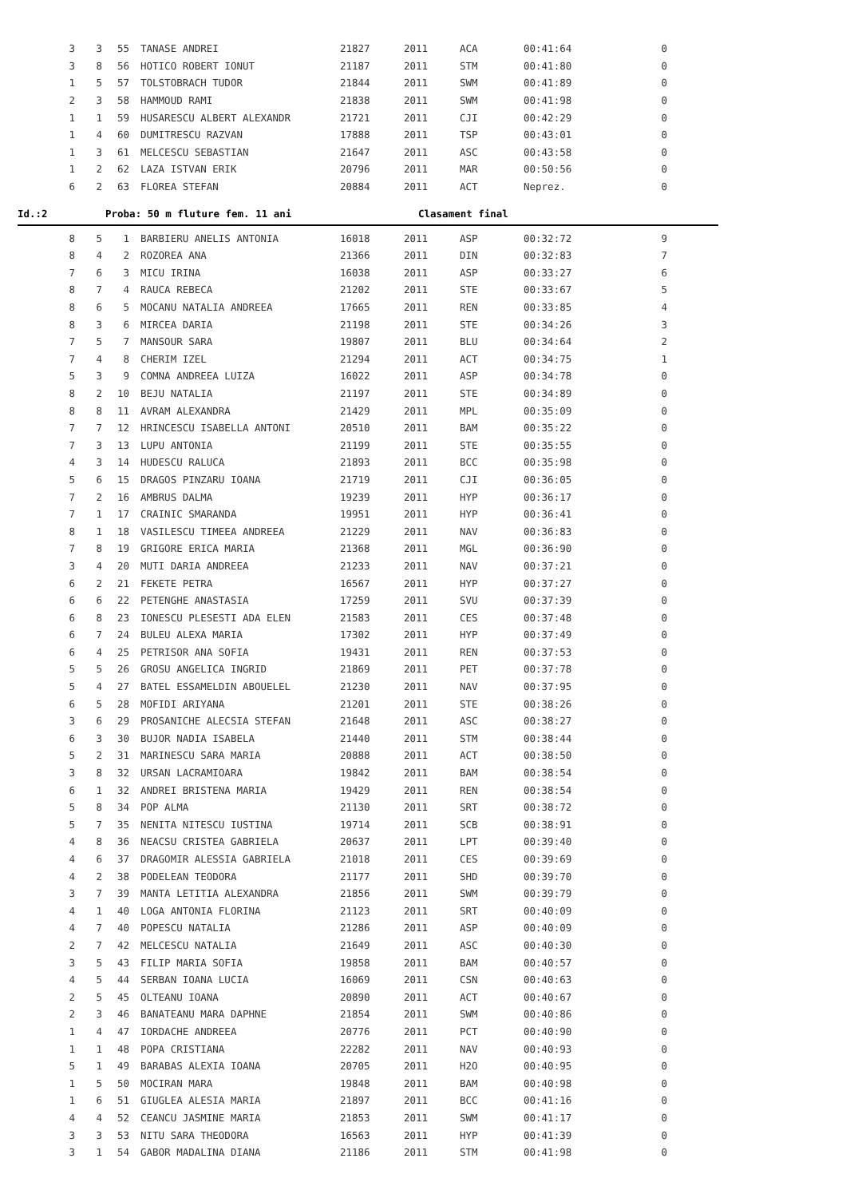| 3 | 3 | 55 | TANASE ANDREI | 21827 | 2011 | ACA | 00:41:64 | 0 |
| 3 | 8 | 56 | HOTICO ROBERT IONUT | 21187 | 2011 | STM | 00:41:80 | 0 |
| 1 | 5 | 57 | TOLSTOBRACH TUDOR | 21844 | 2011 | SWM | 00:41:89 | 0 |
| 2 | 3 | 58 | HAMMOUD RAMI | 21838 | 2011 | SWM | 00:41:98 | 0 |
| 1 | 1 | 59 | HUSARESCU ALBERT ALEXANDR | 21721 | 2011 | CJI | 00:42:29 | 0 |
| 1 | 4 | 60 | DUMITRESCU RAZVAN | 17888 | 2011 | TSP | 00:43:01 | 0 |
| 1 | 3 | 61 | MELCESCU SEBASTIAN | 21647 | 2011 | ASC | 00:43:58 | 0 |
| 1 | 2 | 62 | LAZA ISTVAN ERIK | 20796 | 2011 | MAR | 00:50:56 | 0 |
| 6 | 2 | 63 | FLOREA STEFAN | 20884 | 2011 | ACT | Neprez. | 0 |
Id.:2 Proba: 50 m fluture fem. 11 ani Clasament final
| 8 | 5 | 1 | BARBIERU ANELIS ANTONIA | 16018 | 2011 | ASP | 00:32:72 | 9 |
| 8 | 4 | 2 | ROZOREA ANA | 21366 | 2011 | DIN | 00:32:83 | 7 |
| 7 | 6 | 3 | MICU IRINA | 16038 | 2011 | ASP | 00:33:27 | 6 |
| 8 | 7 | 4 | RAUCA REBECA | 21202 | 2011 | STE | 00:33:67 | 5 |
| 8 | 6 | 5 | MOCANU NATALIA ANDREEA | 17665 | 2011 | REN | 00:33:85 | 4 |
| 8 | 3 | 6 | MIRCEA DARIA | 21198 | 2011 | STE | 00:34:26 | 3 |
| 7 | 5 | 7 | MANSOUR SARA | 19807 | 2011 | BLU | 00:34:64 | 2 |
| 7 | 4 | 8 | CHERIM IZEL | 21294 | 2011 | ACT | 00:34:75 | 1 |
| 5 | 3 | 9 | COMNA ANDREEA LUIZA | 16022 | 2011 | ASP | 00:34:78 | 0 |
| 8 | 2 | 10 | BEJU NATALIA | 21197 | 2011 | STE | 00:34:89 | 0 |
| 8 | 8 | 11 | AVRAM ALEXANDRA | 21429 | 2011 | MPL | 00:35:09 | 0 |
| 7 | 7 | 12 | HRINCESCU ISABELLA ANTONI | 20510 | 2011 | BAM | 00:35:22 | 0 |
| 7 | 3 | 13 | LUPU ANTONIA | 21199 | 2011 | STE | 00:35:55 | 0 |
| 4 | 3 | 14 | HUDESCU RALUCA | 21893 | 2011 | BCC | 00:35:98 | 0 |
| 5 | 6 | 15 | DRAGOS PINZARU IOANA | 21719 | 2011 | CJI | 00:36:05 | 0 |
| 7 | 2 | 16 | AMBRUS DALMA | 19239 | 2011 | HYP | 00:36:17 | 0 |
| 7 | 1 | 17 | CRAINIC SMARANDA | 19951 | 2011 | HYP | 00:36:41 | 0 |
| 8 | 1 | 18 | VASILESCU TIMEEA ANDREEA | 21229 | 2011 | NAV | 00:36:83 | 0 |
| 7 | 8 | 19 | GRIGORE ERICA MARIA | 21368 | 2011 | MGL | 00:36:90 | 0 |
| 3 | 4 | 20 | MUTI DARIA ANDREEA | 21233 | 2011 | NAV | 00:37:21 | 0 |
| 6 | 2 | 21 | FEKETE PETRA | 16567 | 2011 | HYP | 00:37:27 | 0 |
| 6 | 6 | 22 | PETENGHE ANASTASIA | 17259 | 2011 | SVU | 00:37:39 | 0 |
| 6 | 8 | 23 | IONESCU PLESESTI ADA ELEN | 21583 | 2011 | CES | 00:37:48 | 0 |
| 6 | 7 | 24 | BULEU ALEXA MARIA | 17302 | 2011 | HYP | 00:37:49 | 0 |
| 6 | 4 | 25 | PETRISOR ANA SOFIA | 19431 | 2011 | REN | 00:37:53 | 0 |
| 5 | 5 | 26 | GROSU ANGELICA INGRID | 21869 | 2011 | PET | 00:37:78 | 0 |
| 5 | 4 | 27 | BATEL ESSAMELDIN ABOUELEL | 21230 | 2011 | NAV | 00:37:95 | 0 |
| 6 | 5 | 28 | MOFIDI ARIYANA | 21201 | 2011 | STE | 00:38:26 | 0 |
| 3 | 6 | 29 | PROSANICHE ALECSIA STEFAN | 21648 | 2011 | ASC | 00:38:27 | 0 |
| 6 | 3 | 30 | BUJOR NADIA ISABELA | 21440 | 2011 | STM | 00:38:44 | 0 |
| 5 | 2 | 31 | MARINESCU SARA MARIA | 20888 | 2011 | ACT | 00:38:50 | 0 |
| 3 | 8 | 32 | URSAN LACRAMIOARA | 19842 | 2011 | BAM | 00:38:54 | 0 |
| 6 | 1 | 32 | ANDREI BRISTENA MARIA | 19429 | 2011 | REN | 00:38:54 | 0 |
| 5 | 8 | 34 | POP ALMA | 21130 | 2011 | SRT | 00:38:72 | 0 |
| 5 | 7 | 35 | NENITA NITESCU IUSTINA | 19714 | 2011 | SCB | 00:38:91 | 0 |
| 4 | 8 | 36 | NEACSU CRISTEA GABRIELA | 20637 | 2011 | LPT | 00:39:40 | 0 |
| 4 | 6 | 37 | DRAGOMIR ALESSIA GABRIELA | 21018 | 2011 | CES | 00:39:69 | 0 |
| 4 | 2 | 38 | PODELEAN TEODORA | 21177 | 2011 | SHD | 00:39:70 | 0 |
| 3 | 7 | 39 | MANTA LETITIA ALEXANDRA | 21856 | 2011 | SWM | 00:39:79 | 0 |
| 4 | 1 | 40 | LOGA ANTONIA FLORINA | 21123 | 2011 | SRT | 00:40:09 | 0 |
| 4 | 7 | 40 | POPESCU NATALIA | 21286 | 2011 | ASP | 00:40:09 | 0 |
| 2 | 7 | 42 | MELCESCU NATALIA | 21649 | 2011 | ASC | 00:40:30 | 0 |
| 3 | 5 | 43 | FILIP MARIA SOFIA | 19858 | 2011 | BAM | 00:40:57 | 0 |
| 4 | 5 | 44 | SERBAN IOANA LUCIA | 16069 | 2011 | CSN | 00:40:63 | 0 |
| 2 | 5 | 45 | OLTEANU IOANA | 20890 | 2011 | ACT | 00:40:67 | 0 |
| 2 | 3 | 46 | BANATEANU MARA DAPHNE | 21854 | 2011 | SWM | 00:40:86 | 0 |
| 1 | 4 | 47 | IORDACHE ANDREEA | 20776 | 2011 | PCT | 00:40:90 | 0 |
| 1 | 1 | 48 | POPA CRISTIANA | 22282 | 2011 | NAV | 00:40:93 | 0 |
| 5 | 1 | 49 | BARABAS ALEXIA IOANA | 20705 | 2011 | H2O | 00:40:95 | 0 |
| 1 | 5 | 50 | MOCIRAN MARA | 19848 | 2011 | BAM | 00:40:98 | 0 |
| 1 | 6 | 51 | GIUGLEA ALESIA MARIA | 21897 | 2011 | BCC | 00:41:16 | 0 |
| 4 | 4 | 52 | CEANCU JASMINE MARIA | 21853 | 2011 | SWM | 00:41:17 | 0 |
| 3 | 3 | 53 | NITU SARA THEODORA | 16563 | 2011 | HYP | 00:41:39 | 0 |
| 3 | 1 | 54 | GABOR MADALINA DIANA | 21186 | 2011 | STM | 00:41:98 | 0 |